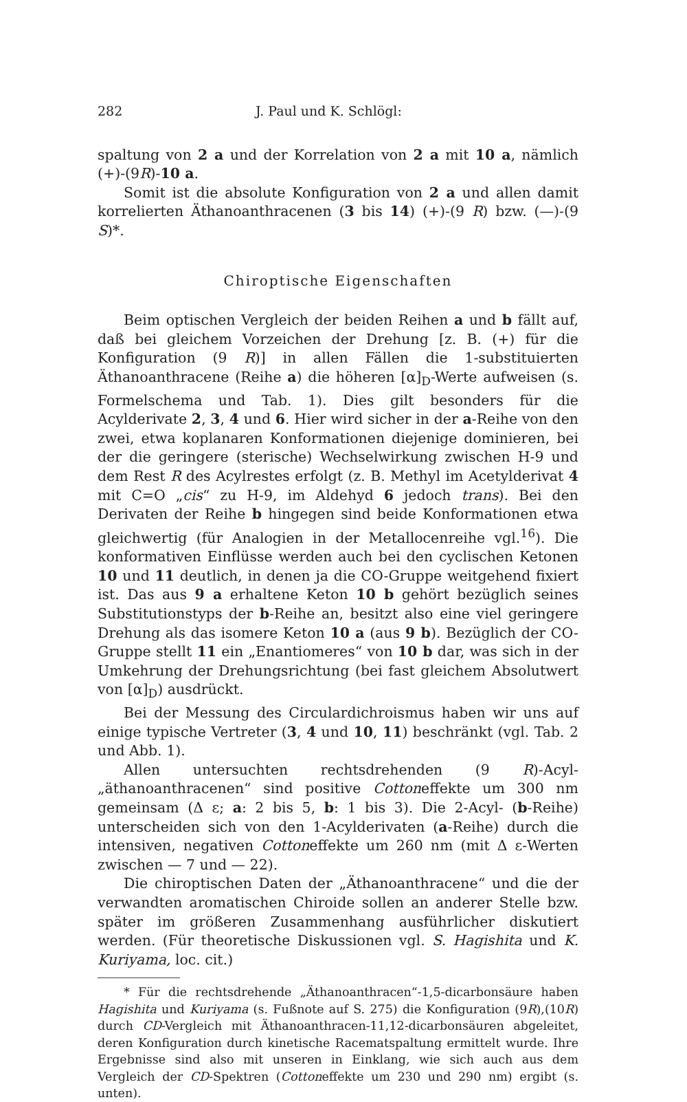282 J. Paul und K. Schlögl:
spaltung von 2 a und der Korrelation von 2 a mit 10 a, nämlich (+)-(9R)-10 a.
Somit ist die absolute Konfiguration von 2 a und allen damit korrelierten Äthanoanthracenen (3 bis 14) (+)-(9 R) bzw. (—)-(9 S)*.
Chiroptische Eigenschaften
Beim optischen Vergleich der beiden Reihen a und b fällt auf, daß bei gleichem Vorzeichen der Drehung [z. B. (+) für die Konfiguration (9 R)] in allen Fällen die 1-substituierten Äthanoanthracene (Reihe a) die höheren [α]<sub>D</sub>-Werte aufweisen (s. Formelschema und Tab. 1). Dies gilt besonders für die Acylderivate 2, 3, 4 und 6. Hier wird sicher in der a-Reihe von den zwei, etwa koplanaren Konformationen diejenige dominieren, bei der die geringere (sterische) Wechselwirkung zwischen H-9 und dem Rest R des Acylrestes erfolgt (z. B. Methyl im Acetylderivat 4 mit C=O „cis“ zu H-9, im Aldehyd 6 jedoch trans). Bei den Derivaten der Reihe b hingegen sind beide Konformationen etwa gleichwertig (für Analogien in der Metallocenreihe vgl.<sup>16</sup>). Die konformativen Einflüsse werden auch bei den cyclischen Ketonen 10 und 11 deutlich, in denen ja die CO-Gruppe weitgehend fixiert ist. Das aus 9 a erhaltene Keton 10 b gehört bezüglich seines Substitutionstyps der b-Reihe an, besitzt also eine viel geringere Drehung als das isomere Keton 10 a (aus 9 b). Bezüglich der CO-Gruppe stellt 11 ein „Enantiomeres“ von 10 b dar, was sich in der Umkehrung der Drehungsrichtung (bei fast gleichem Absolutwert von [α]<sub>D</sub>) ausdrückt.
Bei der Messung des Circulardichroismus haben wir uns auf einige typische Vertreter (3, 4 und 10, 11) beschränkt (vgl. Tab. 2 und Abb. 1).
Allen untersuchten rechtsdrehenden (9 R)-Acyl-„äthanoanthracenen“ sind positive Cottoneffekte um 300 nm gemeinsam (Δ ε; a: 2 bis 5, b: 1 bis 3). Die 2-Acyl- (b-Reihe) unterscheiden sich von den 1-Acylderivaten (a-Reihe) durch die intensiven, negativen Cottoneffekte um 260 nm (mit Δ ε-Werten zwischen — 7 und — 22).
Die chiroptischen Daten der „Äthanoanthracene“ und die der verwandten aromatischen Chiroide sollen an anderer Stelle bzw. später im größeren Zusammenhang ausführlicher diskutiert werden. (Für theoretische Diskussionen vgl. S. Hagishita und K. Kuriyama, loc. cit.)
* Für die rechtsdrehende „Äthanoanthracen“-1,5-dicarbonsäure haben Hagishita und Kuriyama (s. Fußnote auf S. 275) die Konfiguration (9R),(10R) durch CD-Vergleich mit Äthanoanthracen-11,12-dicarbonsäuren abgeleitet, deren Konfiguration durch kinetische Racematspaltung ermittelt wurde. Ihre Ergebnisse sind also mit unseren in Einklang, wie sich auch aus dem Vergleich der CD-Spektren (Cottoneffekte um 230 und 290 nm) ergibt (s. unten).